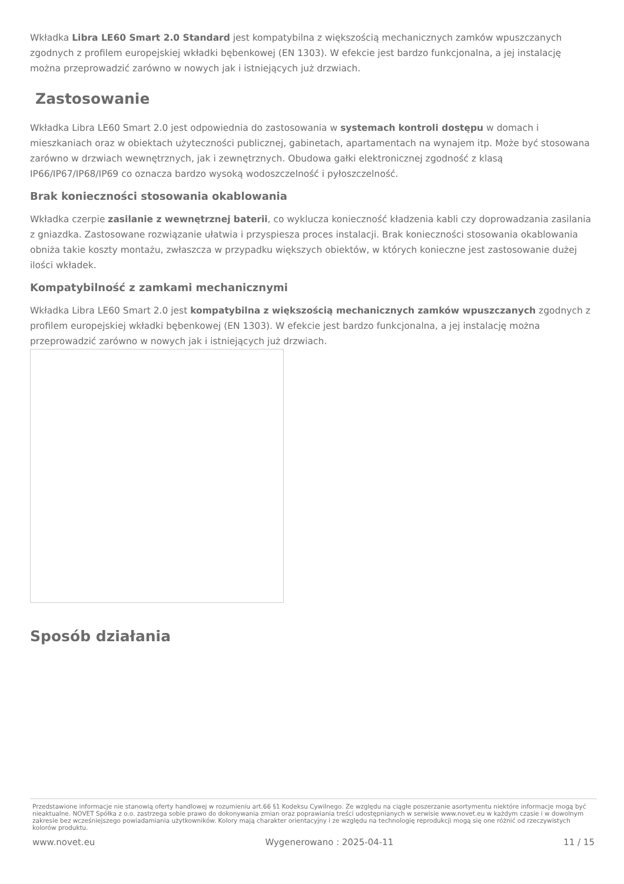Wkładka Libra LE60 Smart 2.0 Standard jest kompatybilna z większością mechanicznych zamków wpuszczanych zgodnych z profilem europejskiej wkładki bębenkowej (EN 1303). W efekcie jest bardzo funkcjonalna, a jej instalację można przeprowadzić zarówno w nowych jak i istniejących już drzwiach.
Zastosowanie
Wkładka Libra LE60 Smart 2.0 jest odpowiednia do zastosowania w systemach kontroli dostępu w domach i mieszkaniach oraz w obiektach użyteczności publicznej, gabinetach, apartamentach na wynajem itp. Może być stosowana zarówno w drzwiach wewnętrznych, jak i zewnętrznych. Obudowa gałki elektronicznej zgodność z klasą IP66/IP67/IP68/IP69 co oznacza bardzo wysoką wodoszczelność i pyłoszczelność.
Brak konieczności stosowania okablowania
Wkładka czerpie zasilanie z wewnętrznej baterii, co wyklucza konieczność kładzenia kabli czy doprowadzania zasilania z gniazdka. Zastosowane rozwiązanie ułatwia i przyspiesza proces instalacji. Brak konieczności stosowania okablowania obniża takie koszty montażu, zwłaszcza w przypadku większych obiektów, w których konieczne jest zastosowanie dużej ilości wkładek.
Kompatybilność z zamkami mechanicznymi
Wkładka Libra LE60 Smart 2.0 jest kompatybilna z większością mechanicznych zamków wpuszczanych zgodnych z profilem europejskiej wkładki bębenkowej (EN 1303). W efekcie jest bardzo funkcjonalna, a jej instalację można przeprowadzić zarówno w nowych jak i istniejących już drzwiach.
Sposób działania
Przedstawione informacje nie stanowią oferty handlowej w rozumieniu art.66 §1 Kodeksu Cywilnego. Ze względu na ciągłe poszerzanie asortymentu niektóre informacje mogą być nieaktualne. NOVET Spółka z o.o. zastrzega sobie prawo do dokonywania zmian oraz poprawiania treści udostępnianych w serwisie www.novet.eu w każdym czasie i w dowolnym zakresie bez wcześniejszego powiadamiania użytkowników. Kolory mają charakter orientacyjny i ze względu na technologię reprodukcji mogą się one różnić od rzeczywistych kolorów produktu.
www.novet.eu Wygenerowano : 2025-04-11 11 / 15